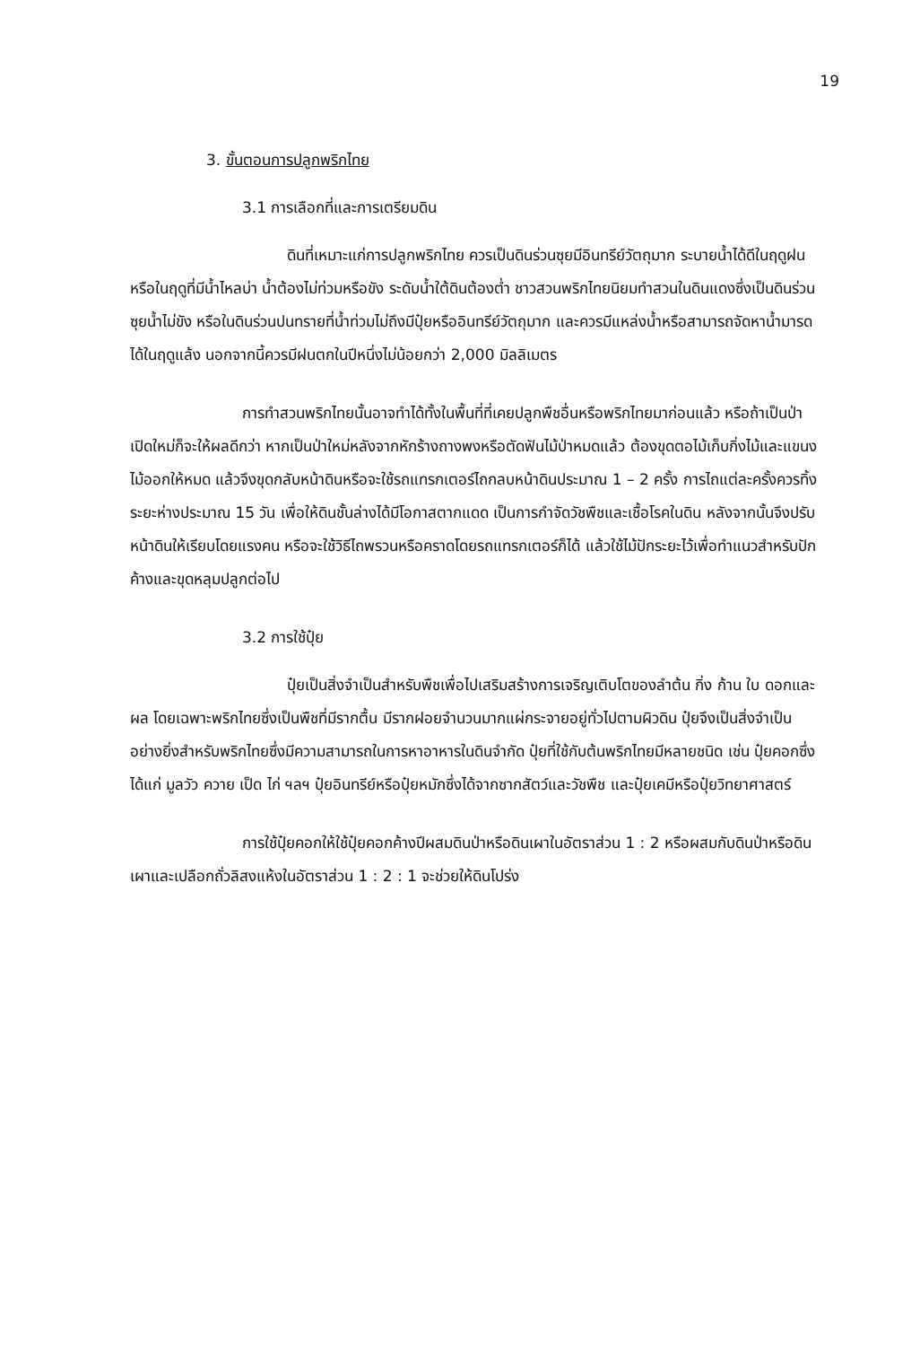19
3. ขั้นตอนการปลูกพริกไทย
3.1 การเลือกที่และการเตรียมดิน
ดินที่เหมาะแก่การปลูกพริกไทย ควรเป็นดินร่วนซุยมีอินทรีย์วัตถุมาก ระบายน้ำได้ดีในฤดูฝนหรือในฤดูที่มีน้ำไหลบ่า น้ำต้องไม่ท่วมหรือขัง ระดับน้ำใต้ดินต้องต่ำ ชาวสวนพริกไทยนิยมทำสวนในดินแดงซึ่งเป็นดินร่วนซุยน้ำไม่ขัง หรือในดินร่วนปนทรายที่น้ำท่วมไม่ถึงมีปุ๋ยหรืออินทรีย์วัตถุมาก และควรมีแหล่งน้ำหรือสามารถจัดหาน้ำมารดได้ในฤดูแล้ง นอกจากนี้ควรมีฝนตกในปีหนึ่งไม่น้อยกว่า 2,000 มิลลิเมตร
การทำสวนพริกไทยนั้นอาจทำได้ทั้งในพื้นที่ที่เคยปลูกพืชอื่นหรือพริกไทยมาก่อนแล้ว หรือถ้าเป็นป่าเปิดใหม่ก็จะให้ผลดีกว่า หากเป็นป่าใหม่หลังจากหักร้างถางพงหรือตัดฟันไม้ป่าหมดแล้ว ต้องขุดตอไม้เก็บกิ่งไม้และแขนงไม้ออกให้หมด แล้วจึงขุดกลับหน้าดินหรือจะใช้รถแทรกเตอร์ไถกลบหน้าดินประมาณ 1 – 2 ครั้ง การไถแต่ละครั้งควรทิ้งระยะห่างประมาณ 15 วัน เพื่อให้ดินชั้นล่างได้มีโอกาสตากแดด เป็นการกำจัดวัชพืชและเชื้อโรคในดิน หลังจากนั้นจึงปรับหน้าดินให้เรียบโดยแรงคน หรือจะใช้วิธีไถพรวนหรือคราดโดยรถแทรกเตอร์ก็ได้ แล้วใช้ไม้ปักระยะไว้เพื่อทำแนวสำหรับปักค้างและขุดหลุมปลูกต่อไป
3.2 การใช้ปุ๋ย
ปุ๋ยเป็นสิ่งจำเป็นสำหรับพืชเพื่อไปเสริมสร้างการเจริญเติบโตของลำต้น กิ่ง ก้าน ใบ ดอกและผล โดยเฉพาะพริกไทยซึ่งเป็นพืชที่มีรากตื้น มีรากฝอยจำนวนมากแผ่กระจายอยู่ทั่วไปตามผิวดิน ปุ๋ยจึงเป็นสิ่งจำเป็นอย่างยิ่งสำหรับพริกไทยซึ่งมีความสามารถในการหาอาหารในดินจำกัด ปุ๋ยที่ใช้กับต้นพริกไทยมีหลายชนิด เช่น ปุ๋ยคอกซึ่งได้แก่ มูลวัว ควาย เป็ด ไก่ ฯลฯ ปุ๋ยอินทรีย์หรือปุ๋ยหมักซึ่งได้จากซากสัตว์และวัชพืช และปุ๋ยเคมีหรือปุ๋ยวิทยาศาสตร์
การใช้ปุ๋ยคอกให้ใช้ปุ๋ยคอกค้างปีผสมดินป่าหรือดินเผาในอัตราส่วน 1 : 2 หรือผสมกับดินป่าหรือดินเผาและเปลือกถั่วลิสงแห้งในอัตราส่วน 1 : 2 : 1 จะช่วยให้ดินโปร่ง